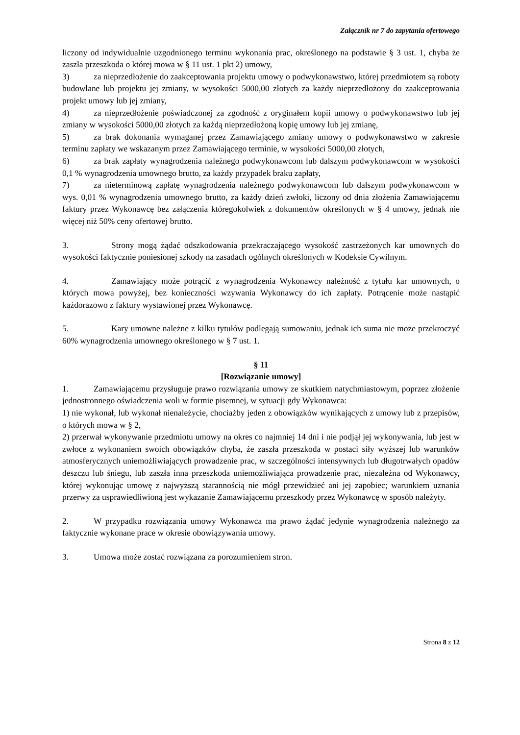Załącznik nr 7 do zapytania ofertowego
liczony od indywidualnie uzgodnionego terminu wykonania prac, określonego na podstawie § 3 ust. 1, chyba że zaszła przeszkoda o której mowa w § 11 ust. 1 pkt 2) umowy,
3) za nieprzedłożenie do zaakceptowania projektu umowy o podwykonawstwo, której przedmiotem są roboty budowlane lub projektu jej zmiany, w wysokości 5000,00 złotych za każdy nieprzedłożony do zaakceptowania projekt umowy lub jej zmiany,
4) za nieprzedłożenie poświadczonej za zgodność z oryginałem kopii umowy o podwykonawstwo lub jej zmiany w wysokości 5000,00 złotych za każdą nieprzedłożoną kopię umowy lub jej zmianę,
5) za brak dokonania wymaganej przez Zamawiającego zmiany umowy o podwykonawstwo w zakresie terminu zapłaty we wskazanym przez Zamawiającego terminie, w wysokości 5000,00 złotych,
6) za brak zapłaty wynagrodzenia należnego podwykonawcom lub dalszym podwykonawcom w wysokości 0,1 % wynagrodzenia umownego brutto, za każdy przypadek braku zapłaty,
7) za nieterminową zapłatę wynagrodzenia należnego podwykonawcom lub dalszym podwykonawcom w wys. 0,01 % wynagrodzenia umownego brutto, za każdy dzień zwłoki, liczony od dnia złożenia Zamawiającemu faktury przez Wykonawcę bez załączenia któregokolwiek z dokumentów określonych w § 4 umowy, jednak nie więcej niż 50% ceny ofertowej brutto.
3. Strony mogą żądać odszkodowania przekraczającego wysokość zastrzeżonych kar umownych do wysokości faktycznie poniesionej szkody na zasadach ogólnych określonych w Kodeksie Cywilnym.
4. Zamawiający może potrącić z wynagrodzenia Wykonawcy należność z tytułu kar umownych, o których mowa powyżej, bez konieczności wzywania Wykonawcy do ich zapłaty. Potrącenie może nastąpić każdorazowo z faktury wystawionej przez Wykonawcę.
5. Kary umowne należne z kilku tytułów podlegają sumowaniu, jednak ich suma nie może przekroczyć 60% wynagrodzenia umownego określonego w § 7 ust. 1.
§ 11
[Rozwiązanie umowy]
1. Zamawiającemu przysługuje prawo rozwiązania umowy ze skutkiem natychmiastowym, poprzez złożenie jednostronnego oświadczenia woli w formie pisemnej, w sytuacji gdy Wykonawca:
1) nie wykonał, lub wykonał nienależycie, chociażby jeden z obowiązków wynikających z umowy lub z przepisów, o których mowa w § 2,
2) przerwał wykonywanie przedmiotu umowy na okres co najmniej 14 dni i nie podjął jej wykonywania, lub jest w zwłoce z wykonaniem swoich obowiązków chyba, że zaszła przeszkoda w postaci siły wyższej lub warunków atmosferycznych uniemożliwiających prowadzenie prac, w szczególności intensywnych lub długotrwałych opadów deszczu lub śniegu, lub zaszła inna przeszkoda uniemożliwiająca prowadzenie prac, niezależna od Wykonawcy, której wykonując umowę z najwyższą starannością nie mógł przewidzieć ani jej zapobiec; warunkiem uznania przerwy za usprawiedliwioną jest wykazanie Zamawiającemu przeszkody przez Wykonawcę w sposób należyty.
2. W przypadku rozwiązania umowy Wykonawca ma prawo żądać jedynie wynagrodzenia należnego za faktycznie wykonane prace w okresie obowiązywania umowy.
3. Umowa może zostać rozwiązana za porozumieniem stron.
Strona 8 z 12